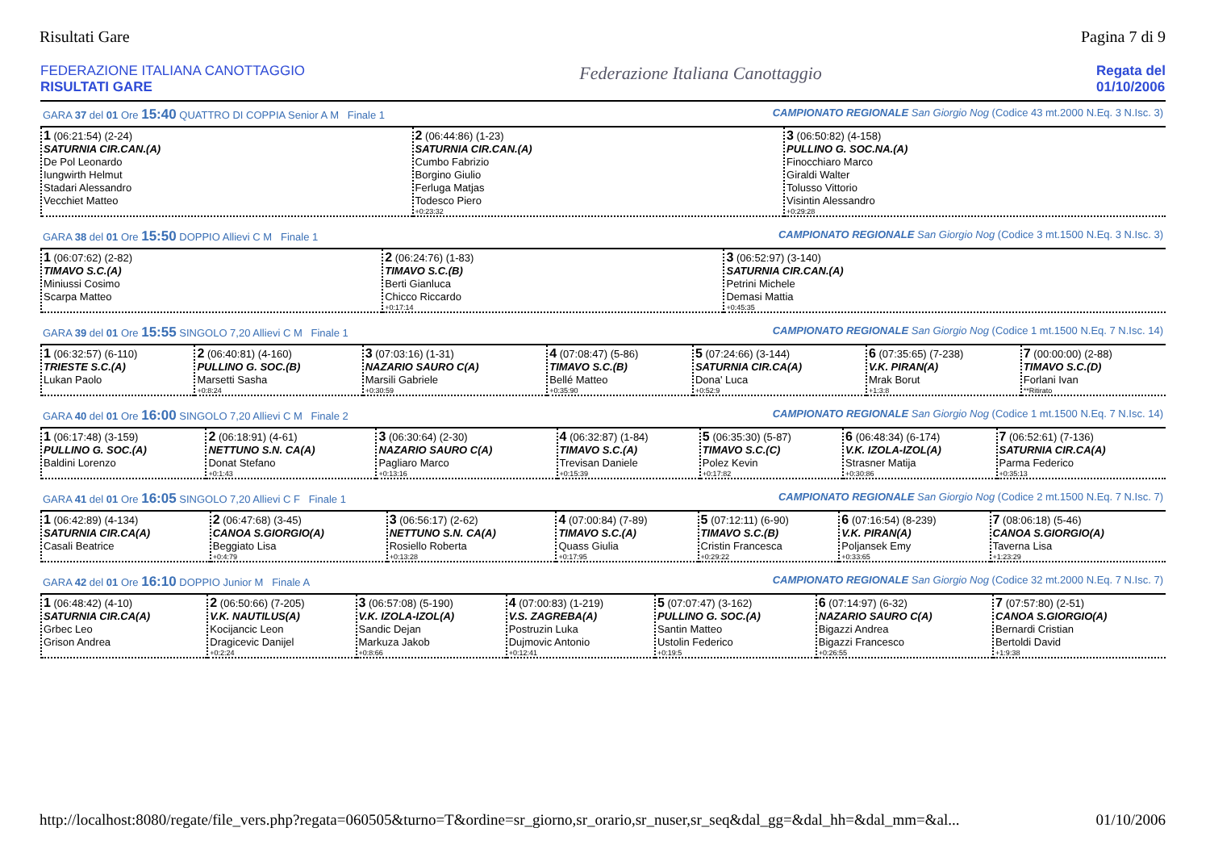Risultati Gare Pagina 7 di 9
FEDERAZIONE ITALIANA CANOTTAGGIO
RISULTATI GARE
Federazione Italiana Canottaggio
Regata del
01/10/2006
GARA 37 del 01 Ore 15:40 QUATTRO DI COPPIA Senior A M Finale 1 CAMPIONATO REGIONALE San Giorgio Nog (Codice 43 mt.2000 N.Eq. 3 N.Isc. 3)
| 1 (06:21:54) (2-24) SATURNIA CIR.CAN.(A) De Pol Leonardo Iungwirth Helmut Stadari Alessandro Vecchiet Matteo | 2 (06:44:86) (1-23) SATURNIA CIR.CAN.(A) Cumbo Fabrizio Borgino Giulio Ferluga Matjas Todesco Piero +0:23:32 | 3 (06:50:82) (4-158) PULLINO G. SOC.NA.(A) Finocchiaro Marco Giraldi Walter Tolusso Vittorio Visintin Alessandro +0:29:28 |
GARA 38 del 01 Ore 15:50 DOPPIO Allievi C M Finale 1 CAMPIONATO REGIONALE San Giorgio Nog (Codice 3 mt.1500 N.Eq. 3 N.Isc. 3)
| 1 (06:07:62) (2-82) TIMAVO S.C.(A) Miniussi Cosimo Scarpa Matteo | 2 (06:24:76) (1-83) TIMAVO S.C.(B) Berti Gianluca Chicco Riccardo +0:17:14 | 3 (06:52:97) (3-140) SATURNIA CIR.CAN.(A) Petrini Michele Demasi Mattia +0:45:35 |
GARA 39 del 01 Ore 15:55 SINGOLO 7,20 Allievi C M Finale 1 CAMPIONATO REGIONALE San Giorgio Nog (Codice 1 mt.1500 N.Eq. 7 N.Isc. 14)
| 1 (06:32:57) (6-110) TRIESTE S.C.(A) Lukan Paolo | 2 (06:40:81) (4-160) PULLINO G. SOC.(B) Marsetti Sasha +0:8:24 | 3 (07:03:16) (1-31) NAZARIO SAURO C(A) Marsili Gabriele +0:30:59 | 4 (07:08:47) (5-86) TIMAVO S.C.(B) Bellé Matteo +0:35:90 | 5 (07:24:66) (3-144) SATURNIA CIR.CA(A) Dona' Luca +0:52:9 | 6 (07:35:65) (7-238) V.K. PIRAN(A) Mrak Borut +1:3:8 | 7 (00:00:00) (2-88) TIMAVO S.C.(D) Forlani Ivan **Ritirato |
GARA 40 del 01 Ore 16:00 SINGOLO 7,20 Allievi C M Finale 2 CAMPIONATO REGIONALE San Giorgio Nog (Codice 1 mt.1500 N.Eq. 7 N.Isc. 14)
| 1 (06:17:48) (3-159) PULLINO G. SOC.(A) Baldini Lorenzo | 2 (06:18:91) (4-61) NETTUNO S.N. CA(A) Donat Stefano +0:1:43 | 3 (06:30:64) (2-30) NAZARIO SAURO C(A) Pagliaro Marco +0:13:16 | 4 (06:32:87) (1-84) TIMAVO S.C.(A) Trevisan Daniele +0:15:39 | 5 (06:35:30) (5-87) TIMAVO S.C.(C) Polez Kevin +0:17:82 | 6 (06:48:34) (6-174) V.K. IZOLA-IZOL(A) Strasner Matija +0:30:86 | 7 (06:52:61) (7-136) SATURNIA CIR.CA(A) Parma Federico +0:35:13 |
GARA 41 del 01 Ore 16:05 SINGOLO 7,20 Allievi C F Finale 1 CAMPIONATO REGIONALE San Giorgio Nog (Codice 2 mt.1500 N.Eq. 7 N.Isc. 7)
| 1 (06:42:89) (4-134) SATURNIA CIR.CA(A) Casali Beatrice | 2 (06:47:68) (3-45) CANOA S.GIORGIO(A) Beggiato Lisa +0:4:79 | 3 (06:56:17) (2-62) NETTUNO S.N. CA(A) Rosiello Roberta +0:13:28 | 4 (07:00:84) (7-89) TIMAVO S.C.(A) Quass Giulia +0:17:95 | 5 (07:12:11) (6-90) TIMAVO S.C.(B) Cristin Francesca +0:29:22 | 6 (07:16:54) (8-239) V.K. PIRAN(A) Poljansek Emy +0:33:65 | 7 (08:06:18) (5-46) CANOA S.GIORGIO(A) Taverna Lisa +1:23:29 |
GARA 42 del 01 Ore 16:10 DOPPIO Junior M Finale A CAMPIONATO REGIONALE San Giorgio Nog (Codice 32 mt.2000 N.Eq. 7 N.Isc. 7)
| 1 (06:48:42) (4-10) SATURNIA CIR.CA(A) Grbec Leo Grison Andrea | 2 (06:50:66) (7-205) V.K. NAUTILUS(A) Kocijancic Leon Dragicevic Danijel +0:2:24 | 3 (06:57:08) (5-190) V.K. IZOLA-IZOL(A) Sandic Dejan Markuza Jakob +0:8:66 | 4 (07:00:83) (1-219) V.S. ZAGREBA(A) Postruzin Luka Dujmovic Antonio +0:12:41 | 5 (07:07:47) (3-162) PULLINO G. SOC.(A) Santin Matteo Ustolin Federico +0:19:5 | 6 (07:14:97) (6-32) NAZARIO SAURO C(A) Bigazzi Andrea Bigazzi Francesco +0:26:55 | 7 (07:57:80) (2-51) CANOA S.GIORGIO(A) Bernardi Cristian Bertoldi David +1:9:38 |
http://localhost:8080/regate/file_vers.php?regata=060505&turno=T&ordine=sr_giorno,sr_orario,sr_nuser,sr_seq&dal_gg=&dal_hh=&dal_mm=&al... 01/10/2006